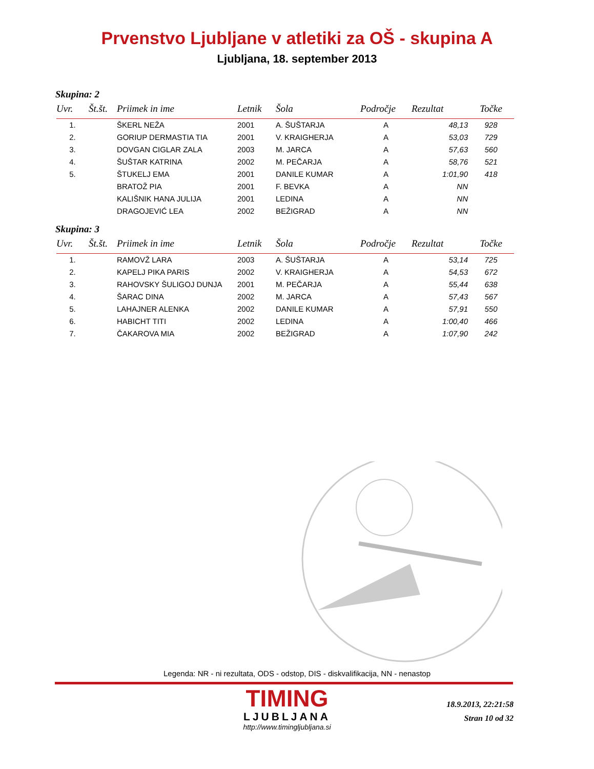Prvenstvo Ljubljane v atletiki za OŠ - skupina A
Ljubljana, 18. september 2013
Skupina: 2
| Uvr. | Št.št. | Priimek in ime | Letnik | Šola | Področje | Rezultat | Točke |
| --- | --- | --- | --- | --- | --- | --- | --- |
| 1. | | ŠKERL NEŽA | 2001 | A. ŠUŠTARJA | A | 48,13 | 928 |
| 2. | | GORIUP DERMASTIA TIA | 2001 | V. KRAIGHERJA | A | 53,03 | 729 |
| 3. | | DOVGAN CIGLAR ZALA | 2003 | M. JARCA | A | 57,63 | 560 |
| 4. | | ŠUŠTAR KATRINA | 2002 | M. PEČARJA | A | 58,76 | 521 |
| 5. | | ŠTUKELJ EMA | 2001 | DANILE KUMAR | A | 1:01,90 | 418 |
| | | BRATOŽ PIA | 2001 | F. BEVKA | A | NN | |
| | | KALIŠNIK HANA JULIJA | 2001 | LEDINA | A | NN | |
| | | DRAGOJEVIĆ LEA | 2002 | BEŽIGRAD | A | NN | |
Skupina: 3
| Uvr. | Št.št. | Priimek in ime | Letnik | Šola | Področje | Rezultat | Točke |
| --- | --- | --- | --- | --- | --- | --- | --- |
| 1. | | RAMOVŽ LARA | 2003 | A. ŠUŠTARJA | A | 53,14 | 725 |
| 2. | | KAPELJ PIKA PARIS | 2002 | V. KRAIGHERJA | A | 54,53 | 672 |
| 3. | | RAHOVSKY ŠULIGOJ DUNJA | 2001 | M. PEČARJA | A | 55,44 | 638 |
| 4. | | ŠARAC DINA | 2002 | M. JARCA | A | 57,43 | 567 |
| 5. | | LAHAJNER ALENKA | 2002 | DANILE KUMAR | A | 57,91 | 550 |
| 6. | | HABICHT TITI | 2002 | LEDINA | A | 1:00,40 | 466 |
| 7. | | ČAKAROVA MIA | 2002 | BEŽIGRAD | A | 1:07,90 | 242 |
Legenda: NR - ni rezultata, ODS - odstop, DIS - diskvalifikacija, NN - nenastop
TIMING
LJUBLJANA
http://www.timingljubljana.si
18.9.2013, 22:21:58
Stran 10 od 32